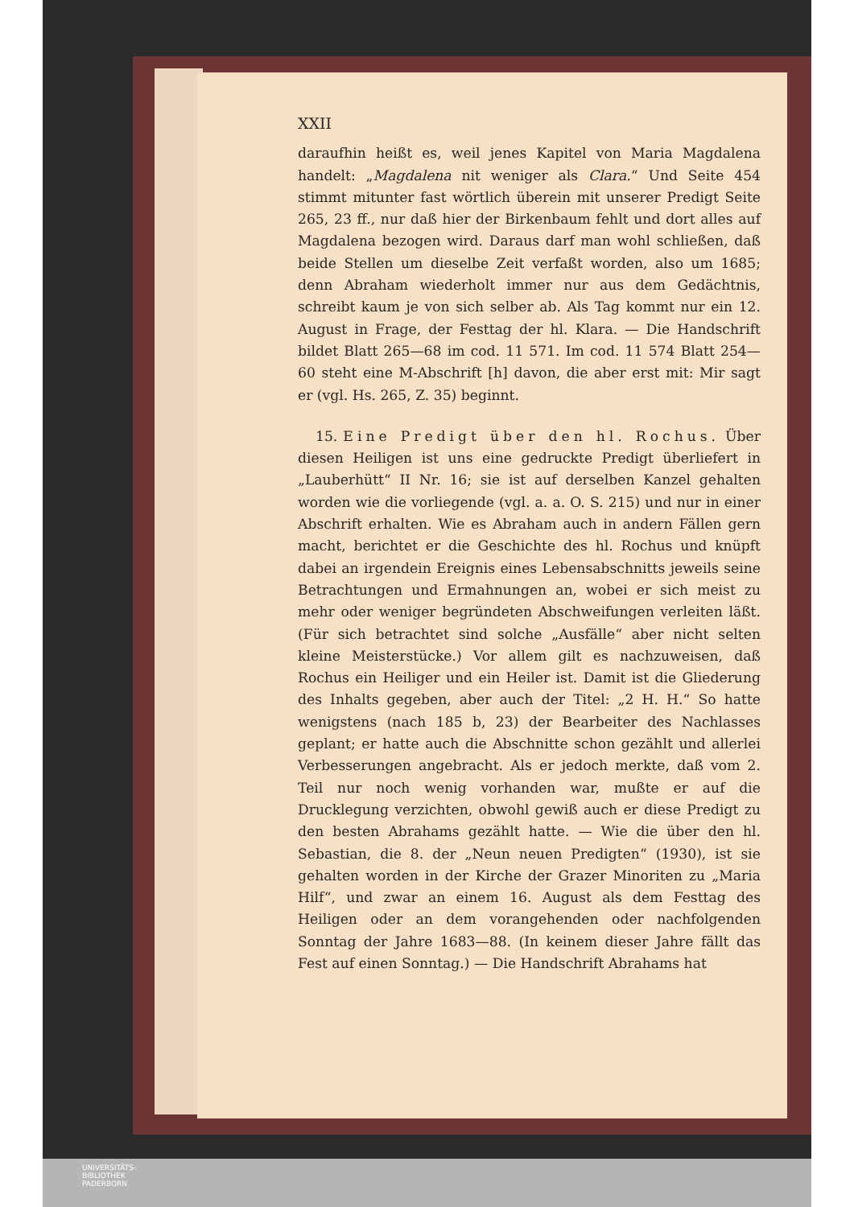XXII
daraufhin heißt es, weil jenes Kapitel von Maria Magdalena handelt: „Magdalena nit weniger als Clara.“ Und Seite 454 stimmt mitunter fast wörtlich überein mit unserer Predigt Seite 265, 23 ff., nur daß hier der Birkenbaum fehlt und dort alles auf Magdalena bezogen wird. Daraus darf man wohl schließen, daß beide Stellen um dieselbe Zeit verfaßt worden, also um 1685; denn Abraham wiederholt immer nur aus dem Gedächtnis, schreibt kaum je von sich selber ab. Als Tag kommt nur ein 12. August in Frage, der Festtag der hl. Klara. — Die Handschrift bildet Blatt 265—68 im cod. 11 571. Im cod. 11 574 Blatt 254—60 steht eine M-Abschrift [h] davon, die aber erst mit: Mir sagt er (vgl. Hs. 265, Z. 35) beginnt.
15. Eine Predigt über den hl. Rochus. Über diesen Heiligen ist uns eine gedruckte Predigt überliefert in „Lauberhütt“ II Nr. 16; sie ist auf derselben Kanzel gehalten worden wie die vorliegende (vgl. a. a. O. S. 215) und nur in einer Abschrift erhalten. Wie es Abraham auch in andern Fällen gern macht, berichtet er die Geschichte des hl. Rochus und knüpft dabei an irgendein Ereignis eines Lebensabschnitts jeweils seine Betrachtungen und Ermahnungen an, wobei er sich meist zu mehr oder weniger begründeten Abschweifungen verleiten läßt. (Für sich betrachtet sind solche „Ausfälle“ aber nicht selten kleine Meisterstücke.) Vor allem gilt es nachzuweisen, daß Rochus ein Heiliger und ein Heiler ist. Damit ist die Gliederung des Inhalts gegeben, aber auch der Titel: „2 H. H.“ So hatte wenigstens (nach 185 b, 23) der Bearbeiter des Nachlasses geplant; er hatte auch die Abschnitte schon gezählt und allerlei Verbesserungen angebracht. Als er jedoch merkte, daß vom 2. Teil nur noch wenig vorhanden war, mußte er auf die Drucklegung verzichten, obwohl gewiß auch er diese Predigt zu den besten Abrahams gezählt hatte. — Wie die über den hl. Sebastian, die 8. der „Neun neuen Predigten“ (1930), ist sie gehalten worden in der Kirche der Grazer Minoriten zu „Maria Hilf“, und zwar an einem 16. August als dem Festtag des Heiligen oder an dem vorangehenden oder nachfolgenden Sonntag der Jahre 1683—88. (In keinem dieser Jahre fällt das Fest auf einen Sonntag.) — Die Handschrift Abrahams hat
UNIVERSITÄTS-
BIBLIOTHEK
PADERBORN